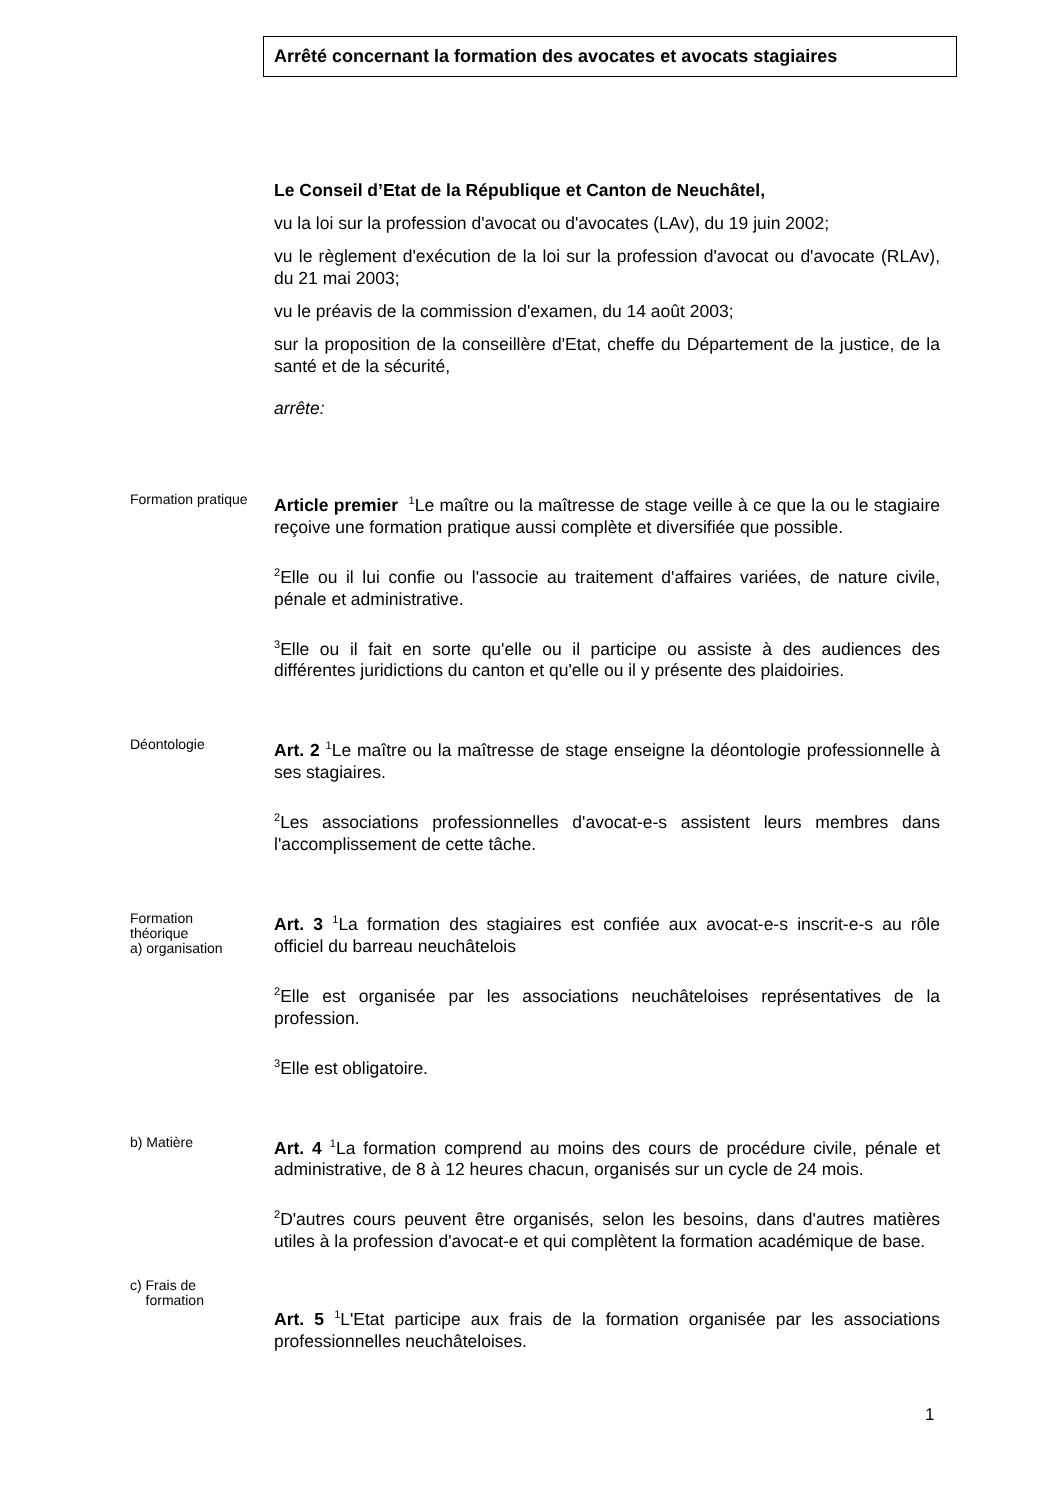Arrêté concernant la formation des avocates et avocats stagiaires
Le Conseil d’Etat de la République et Canton de Neuchâtel,
vu la loi sur la profession d'avocat ou d'avocates (LAv), du 19 juin 2002;
vu le règlement d'exécution de la loi sur la profession d'avocat ou d'avocate (RLAv), du 21 mai 2003;
vu le préavis de la commission d'examen, du 14 août 2003;
sur la proposition de la conseillère d'Etat, cheffe du Département de la justice, de la santé et de la sécurité,
arrête:
Formation pratique
Article premier <sup>1</sup>Le maître ou la maîtresse de stage veille à ce que la ou le stagiaire reçoive une formation pratique aussi complète et diversifiée que possible.
<sup>2</sup> Elle ou il lui confie ou l'associe au traitement d'affaires variées, de nature civile, pénale et administrative.
<sup>3</sup> Elle ou il fait en sorte qu'elle ou il participe ou assiste à des audiences des différentes juridictions du canton et qu'elle ou il y présente des plaidoiries.
Déontologie
Art. 2 <sup>1</sup>Le maître ou la maîtresse de stage enseigne la déontologie professionnelle à ses stagiaires.
<sup>2</sup> Les associations professionnelles d'avocat-e-s assistent leurs membres dans l'accomplissement de cette tâche.
Formation
théorique
a) organisation
Art. 3 <sup>1</sup>La formation des stagiaires est confiée aux avocat-e-s inscrit-e-s au rôle officiel du barreau neuchâtelois
<sup>2</sup> Elle est organisée par les associations neuchâteloises représentatives de la profession.
<sup>3</sup> Elle est obligatoire.
b) Matière
Art. 4 <sup>1</sup>La formation comprend au moins des cours de procédure civile, pénale et administrative, de 8 à 12 heures chacun, organisés sur un cycle de 24 mois.
<sup>2</sup> D'autres cours peuvent être organisés, selon les besoins, dans d'autres matières utiles à la profession d'avocat-e et qui complètent la formation académique de base.
c) Frais de
formation
Art. 5 <sup>1</sup>L'Etat participe aux frais de la formation organisée par les associations professionnelles neuchâteloises.
1